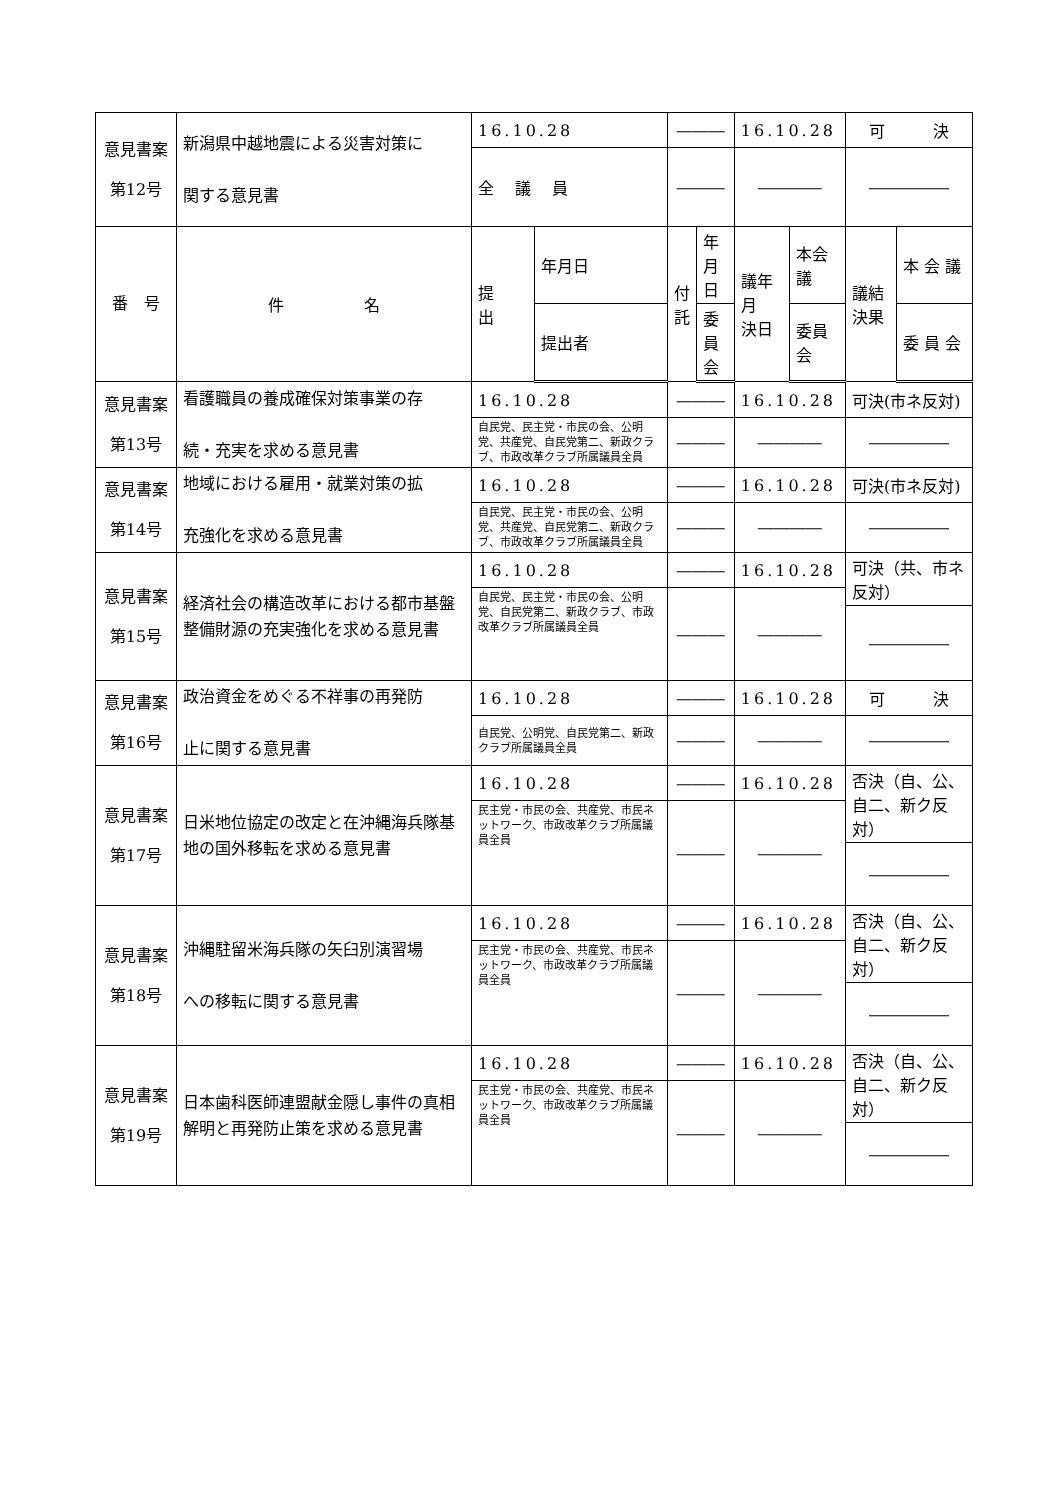| 意見書案 第12号 | 新潟県中越地震による災害対策に 関する意見書 | 16.10.28 | | ――― | | 16.10.28 | | 可 決 | |
| | | 全 議 員 | | ――― | | ―――― | | ――――― | |
| 番 号 | 件 名 | 提 出 | 年月日 | 付 託 | 年月日 | 議年月 決日 | 本会議 | 議結 決果 | 本 会 議 |
| | | | 提出者 | | 委員会 | | 委員会 | | 委 員 会 |
| 意見書案 第13号 | 看護職員の養成確保対策事業の存 続・充実を求める意見書 | 16.10.28 | | ――― | | 16.10.28 | | 可決(市ネ反対) | |
| | | 自民党、民主党・市民の会、公明党、共産党、自民党第二、新政クラブ、市政改革クラブ所属議員全員 | | ――― | | ―――― | | ――――― | |
| 意見書案 第14号 | 地域における雇用・就業対策の拡 充強化を求める意見書 | 16.10.28 | | ――― | | 16.10.28 | | 可決(市ネ反対) | |
| | | 自民党、民主党・市民の会、公明党、共産党、自民党第二、新政クラブ、市政改革クラブ所属議員全員 | | ――― | | ―――― | | ――――― | |
| 意見書案 第15号 | 経済社会の構造改革における都市基盤整備財源の充実強化を求める意見書 | 16.10.28 | | ――― | | 16.10.28 | | 可決（共、市ネ反対） | |
| | | 自民党、民主党・市民の会、公明党、自民党第二、新政クラブ、市政改革クラブ所属議員全員 | | ――― | | ―――― | | | |
| | | | | | | | | ――――― | |
| 意見書案 第16号 | 政治資金をめぐる不祥事の再発防 止に関する意見書 | 16.10.28 | | ――― | | 16.10.28 | | 可 決 | |
| | | 自民党、公明党、自民党第二、新政クラブ所属議員全員 | | ――― | | ―――― | | ――――― | |
| 意見書案 第17号 | 日米地位協定の改定と在沖縄海兵隊基地の国外移転を求める意見書 | 16.10.28 | | ――― | | 16.10.28 | | 否決（自、公、自二、新ク反対） | |
| | | 民主党・市民の会、共産党、市民ネットワーク、市政改革クラブ所属議員全員 | | ――― | | ―――― | | | |
| | | | | | | | | ――――― | |
| 意見書案 第18号 | 沖縄駐留米海兵隊の矢臼別演習場 への移転に関する意見書 | 16.10.28 | | ――― | | 16.10.28 | | 否決（自、公、自二、新ク反対） | |
| | | 民主党・市民の会、共産党、市民ネットワーク、市政改革クラブ所属議員全員 | | ――― | | ―――― | | | |
| | | | | | | | | ――――― | |
| 意見書案 第19号 | 日本歯科医師連盟献金隠し事件の真相解明と再発防止策を求める意見書 | 16.10.28 | | ――― | | 16.10.28 | | 否決（自、公、自二、新ク反対） | |
| | | 民主党・市民の会、共産党、市民ネットワーク、市政改革クラブ所属議員全員 | | ――― | | ―――― | | | |
| | | | | | | | | ――――― | |